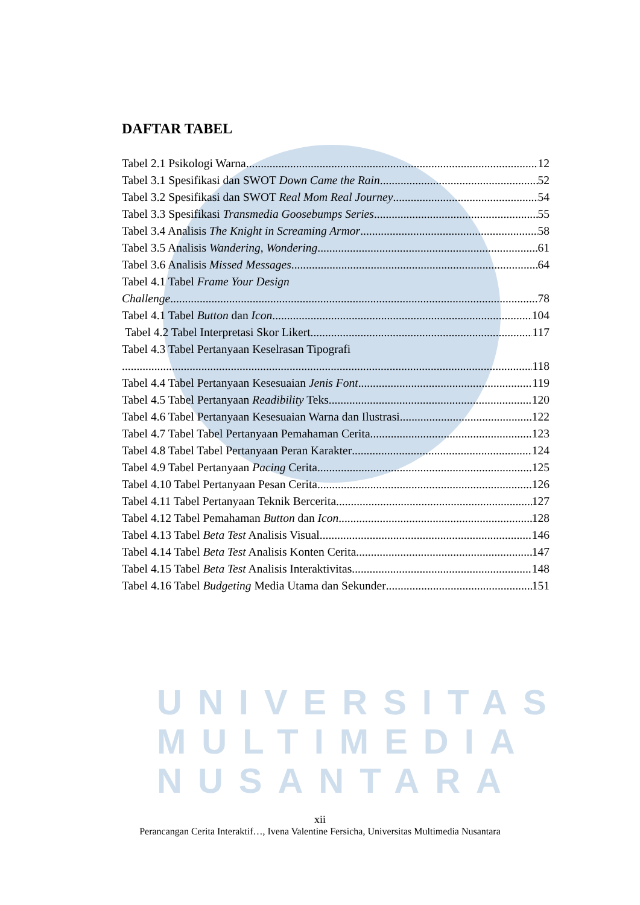UNIVERSITAS
MULTIMEDIA
NUSANTARA
DAFTAR TABEL
Tabel 2.1 Psikologi Warna 12
Tabel 3.1 Spesifikasi dan SWOT Down Came the Rain 52
Tabel 3.2 Spesifikasi dan SWOT Real Mom Real Journey 54
Tabel 3.3 Spesifikasi Transmedia Goosebumps Series 55
Tabel 3.4 Analisis The Knight in Screaming Armor 58
Tabel 3.5 Analisis Wandering, Wondering 61
Tabel 3.6 Analisis Missed Messages 64
Tabel 4.1 Tabel Frame Your Design
Challenge 78
Tabel 4.1 Tabel Button dan Icon 104
Tabel 4.2 Tabel Interpretasi Skor Likert 117
Tabel 4.3 Tabel Pertanyaan Keselrasan Tipografi
118
Tabel 4.4 Tabel Pertanyaan Kesesuaian Jenis Font 119
Tabel 4.5 Tabel Pertanyaan Readibility Teks 120
Tabel 4.6 Tabel Pertanyaan Kesesuaian Warna dan Ilustrasi 122
Tabel 4.7 Tabel Tabel Pertanyaan Pemahaman Cerita 123
Tabel 4.8 Tabel Tabel Pertanyaan Peran Karakter 124
Tabel 4.9 Tabel Pertanyaan Pacing Cerita 125
Tabel 4.10 Tabel Pertanyaan Pesan Cerita 126
Tabel 4.11 Tabel Pertanyaan Teknik Bercerita 127
Tabel 4.12 Tabel Pemahaman Button dan Icon 128
Tabel 4.13 Tabel Beta Test Analisis Visual 146
Tabel 4.14 Tabel Beta Test Analisis Konten Cerita 147
Tabel 4.15 Tabel Beta Test Analisis Interaktivitas 148
Tabel 4.16 Tabel Budgeting Media Utama dan Sekunder 151
xii
Perancangan Cerita Interaktif…, Ivena Valentine Fersicha, Universitas Multimedia Nusantara